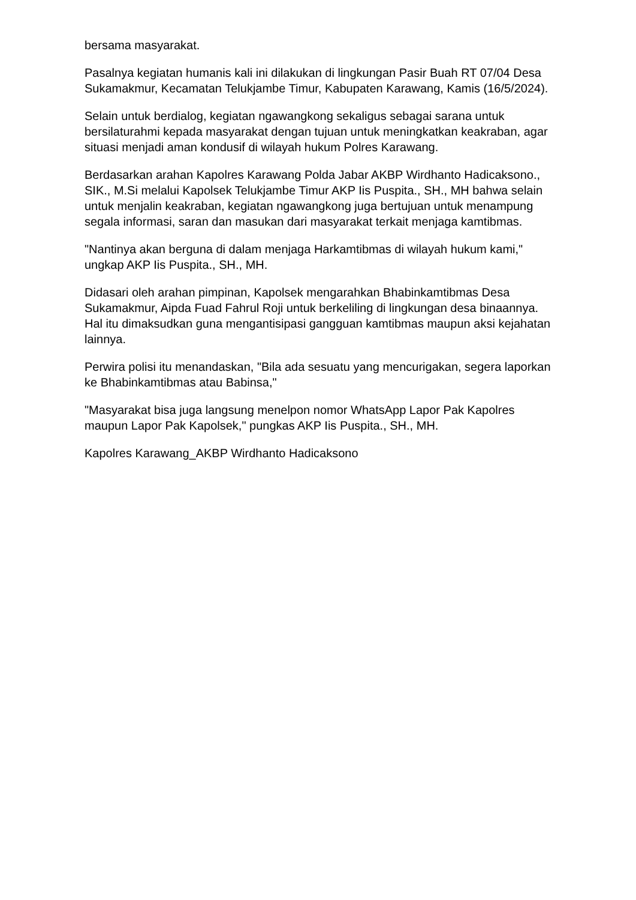bersama masyarakat.
Pasalnya kegiatan humanis kali ini dilakukan di lingkungan Pasir Buah RT 07/04 Desa Sukamakmur, Kecamatan Telukjambe Timur, Kabupaten Karawang, Kamis (16/5/2024).
Selain untuk berdialog, kegiatan ngawangkong sekaligus sebagai sarana untuk bersilaturahmi kepada masyarakat dengan tujuan untuk meningkatkan keakraban, agar situasi menjadi aman kondusif di wilayah hukum Polres Karawang.
Berdasarkan arahan Kapolres Karawang Polda Jabar AKBP Wirdhanto Hadicaksono., SIK., M.Si melalui Kapolsek Telukjambe Timur AKP Iis Puspita., SH., MH bahwa selain untuk menjalin keakraban, kegiatan ngawangkong juga bertujuan untuk menampung segala informasi, saran dan masukan dari masyarakat terkait menjaga kamtibmas.
"Nantinya akan berguna di dalam menjaga Harkamtibmas di wilayah hukum kami," ungkap AKP Iis Puspita., SH., MH.
Didasari oleh arahan pimpinan, Kapolsek mengarahkan Bhabinkamtibmas Desa Sukamakmur, Aipda Fuad Fahrul Roji untuk berkeliling di lingkungan desa binaannya. Hal itu dimaksudkan guna mengantisipasi gangguan kamtibmas maupun aksi kejahatan lainnya.
Perwira polisi itu menandaskan, "Bila ada sesuatu yang mencurigakan, segera laporkan ke Bhabinkamtibmas atau Babinsa,"
"Masyarakat bisa juga langsung menelpon nomor WhatsApp Lapor Pak Kapolres maupun Lapor Pak Kapolsek," pungkas AKP Iis Puspita., SH., MH.
Kapolres Karawang_AKBP Wirdhanto Hadicaksono